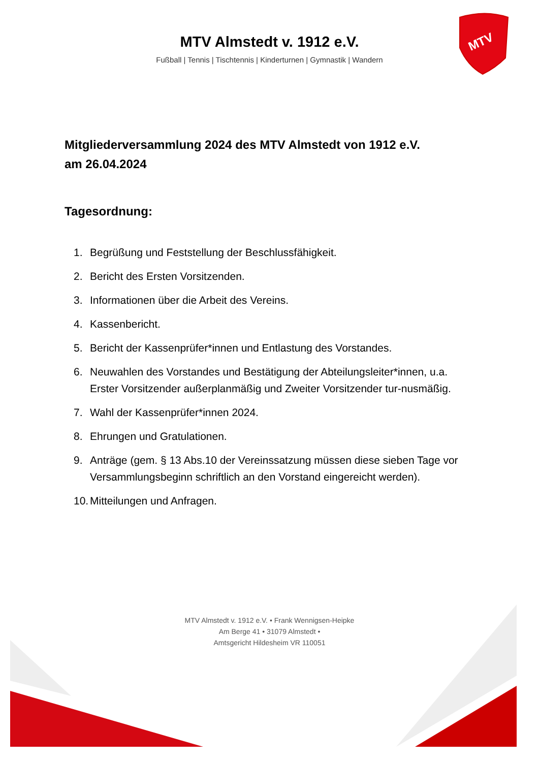MTV
MTV Almstedt v. 1912 e.V.
Fußball | Tennis | Tischtennis | Kinderturnen | Gymnastik | Wandern
Mitgliederversammlung 2024 des MTV Almstedt von 1912 e.V.
am 26.04.2024
Tagesordnung:
1. Begrüßung und Feststellung der Beschlussfähigkeit.
2. Bericht des Ersten Vorsitzenden.
3. Informationen über die Arbeit des Vereins.
4. Kassenbericht.
5. Bericht der Kassenprüfer*innen und Entlastung des Vorstandes.
6. Neuwahlen des Vorstandes und Bestätigung der Abteilungsleiter*innen, u.a. Erster Vorsitzender außerplanmäßig und Zweiter Vorsitzender tur-nusmäßig.
7. Wahl der Kassenprüfer*innen 2024.
8. Ehrungen und Gratulationen.
9. Anträge (gem. § 13 Abs.10 der Vereinssatzung müssen diese sieben Tage vor Versammlungsbeginn schriftlich an den Vorstand eingereicht werden).
10. Mitteilungen und Anfragen.
MTV Almstedt v. 1912 e.V. • Frank Wennigsen-Heipke
Am Berge 41 • 31079 Almstedt •
Amtsgericht Hildesheim VR 110051